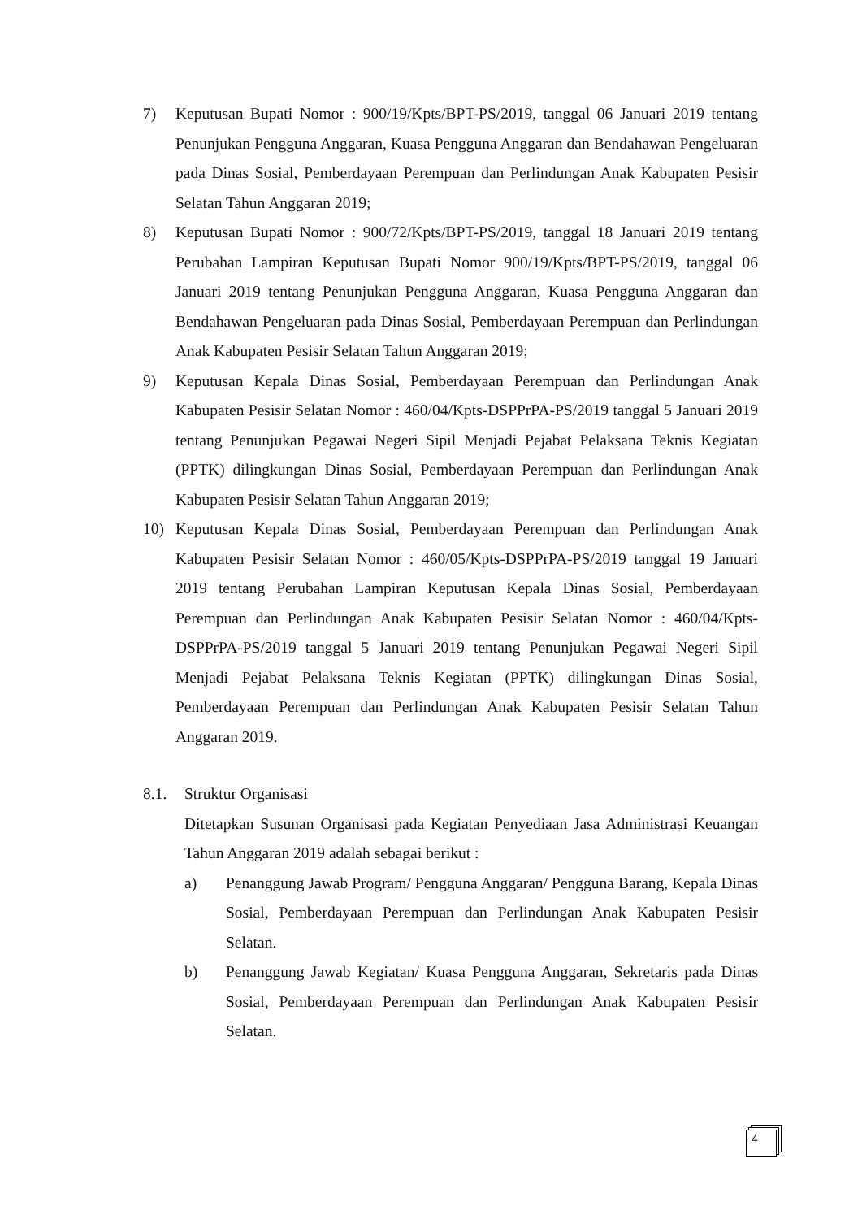7) Keputusan Bupati Nomor : 900/19/Kpts/BPT-PS/2019, tanggal 06 Januari 2019 tentang Penunjukan Pengguna Anggaran, Kuasa Pengguna Anggaran dan Bendahawan Pengeluaran pada Dinas Sosial, Pemberdayaan Perempuan dan Perlindungan Anak Kabupaten Pesisir Selatan Tahun Anggaran 2019;
8) Keputusan Bupati Nomor : 900/72/Kpts/BPT-PS/2019, tanggal 18 Januari 2019 tentang Perubahan Lampiran Keputusan Bupati Nomor 900/19/Kpts/BPT-PS/2019, tanggal 06 Januari 2019 tentang Penunjukan Pengguna Anggaran, Kuasa Pengguna Anggaran dan Bendahawan Pengeluaran pada Dinas Sosial, Pemberdayaan Perempuan dan Perlindungan Anak Kabupaten Pesisir Selatan Tahun Anggaran 2019;
9) Keputusan Kepala Dinas Sosial, Pemberdayaan Perempuan dan Perlindungan Anak Kabupaten Pesisir Selatan Nomor : 460/04/Kpts-DSPPrPA-PS/2019 tanggal 5 Januari 2019 tentang Penunjukan Pegawai Negeri Sipil Menjadi Pejabat Pelaksana Teknis Kegiatan (PPTK) dilingkungan Dinas Sosial, Pemberdayaan Perempuan dan Perlindungan Anak Kabupaten Pesisir Selatan Tahun Anggaran 2019;
10) Keputusan Kepala Dinas Sosial, Pemberdayaan Perempuan dan Perlindungan Anak Kabupaten Pesisir Selatan Nomor : 460/05/Kpts-DSPPrPA-PS/2019 tanggal 19 Januari 2019 tentang Perubahan Lampiran Keputusan Kepala Dinas Sosial, Pemberdayaan Perempuan dan Perlindungan Anak Kabupaten Pesisir Selatan Nomor : 460/04/Kpts-DSPPrPA-PS/2019 tanggal 5 Januari 2019 tentang Penunjukan Pegawai Negeri Sipil Menjadi Pejabat Pelaksana Teknis Kegiatan (PPTK) dilingkungan Dinas Sosial, Pemberdayaan Perempuan dan Perlindungan Anak Kabupaten Pesisir Selatan Tahun Anggaran 2019.
8.1. Struktur Organisasi
Ditetapkan Susunan Organisasi pada Kegiatan Penyediaan Jasa Administrasi Keuangan Tahun Anggaran 2019 adalah sebagai berikut :
a) Penanggung Jawab Program/ Pengguna Anggaran/ Pengguna Barang, Kepala Dinas Sosial, Pemberdayaan Perempuan dan Perlindungan Anak Kabupaten Pesisir Selatan.
b) Penanggung Jawab Kegiatan/ Kuasa Pengguna Anggaran, Sekretaris pada Dinas Sosial, Pemberdayaan Perempuan dan Perlindungan Anak Kabupaten Pesisir Selatan.
4